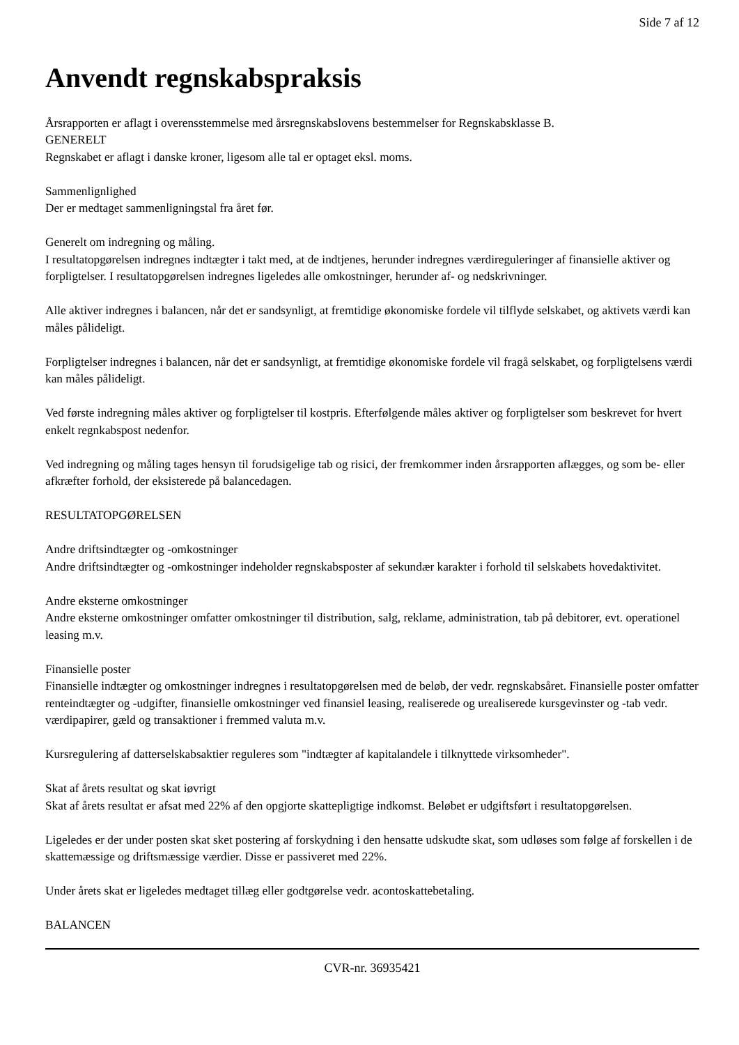Side 7 af 12
Anvendt regnskabspraksis
Årsrapporten er aflagt i overensstemmelse med årsregnskabslovens bestemmelser for Regnskabsklasse B.
GENERELT
Regnskabet er aflagt i danske kroner, ligesom alle tal er optaget eksl. moms.
Sammenlignlighed
Der er medtaget sammenligningstal fra året før.
Generelt om indregning og måling.
I resultatopgørelsen indregnes indtægter i takt med, at de indtjenes, herunder indregnes værdireguleringer af finansielle aktiver og forpligtelser. I resultatopgørelsen indregnes ligeledes alle omkostninger, herunder af- og nedskrivninger.
Alle aktiver indregnes i balancen, når det er sandsynligt, at fremtidige økonomiske fordele vil tilflyde selskabet, og aktivets værdi kan måles pålideligt.
Forpligtelser indregnes i balancen, når det er sandsynligt, at fremtidige økonomiske fordele vil fragå selskabet, og forpligtelsens værdi kan måles pålideligt.
Ved første indregning måles aktiver og forpligtelser til kostpris. Efterfølgende måles aktiver og forpligtelser som beskrevet for hvert enkelt regnkabspost nedenfor.
Ved indregning og måling tages hensyn til forudsigelige tab og risici, der fremkommer inden årsrapporten aflægges, og som be- eller afkræfter forhold, der eksisterede på balancedagen.
RESULTATOPGØRELSEN
Andre driftsindtægter og -omkostninger
Andre driftsindtægter og -omkostninger indeholder regnskabsposter af sekundær karakter i forhold til selskabets hovedaktivitet.
Andre eksterne omkostninger
Andre eksterne omkostninger omfatter omkostninger til distribution, salg, reklame, administration, tab på debitorer, evt. operationel leasing m.v.
Finansielle poster
Finansielle indtægter og omkostninger indregnes i resultatopgørelsen med de beløb, der vedr. regnskabsåret. Finansielle poster omfatter renteindtægter og -udgifter, finansielle omkostninger ved finansiel leasing, realiserede og urealiserede kursgevinster og -tab vedr. værdipapirer, gæld og transaktioner i fremmed valuta m.v.
Kursregulering af datterselskabsaktier reguleres som "indtægter af kapitalandele i tilknyttede virksomheder".
Skat af årets resultat og skat iøvrigt
Skat af årets resultat er afsat med 22% af den opgjorte skattepligtige indkomst. Beløbet er udgiftsført i resultatopgørelsen.
Ligeledes er der under posten skat sket postering af forskydning i den hensatte udskudte skat, som udløses som følge af forskellen i de skattemæssige og driftsmæssige værdier. Disse er passiveret med 22%.
Under årets skat er ligeledes medtaget tillæg eller godtgørelse vedr. acontoskattebetaling.
BALANCEN
CVR-nr. 36935421